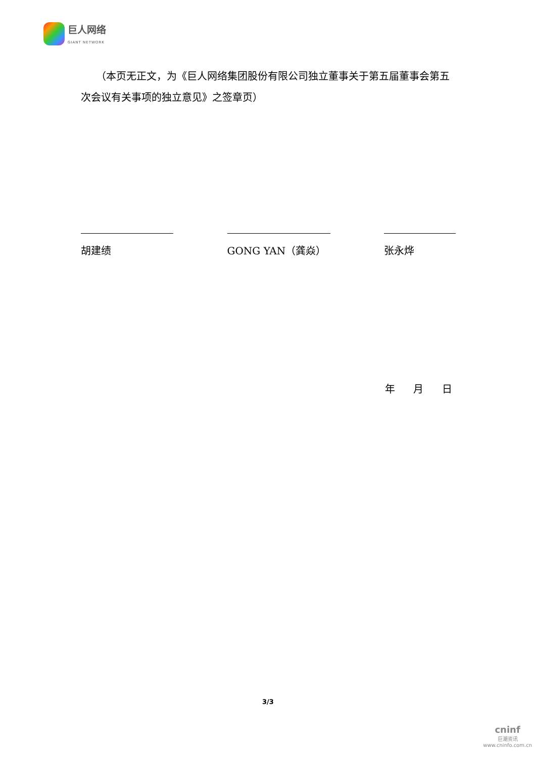巨人网络
GIANT NETWORK
　　（本页无正文，为《巨人网络集团股份有限公司独立董事关于第五届董事会第五次会议有关事项的独立意见》之签章页）
胡建绩 GONG YAN（龚焱） 张永烨
年 月 日
3/3
cninf
巨潮资讯
www.cninfo.com.cn